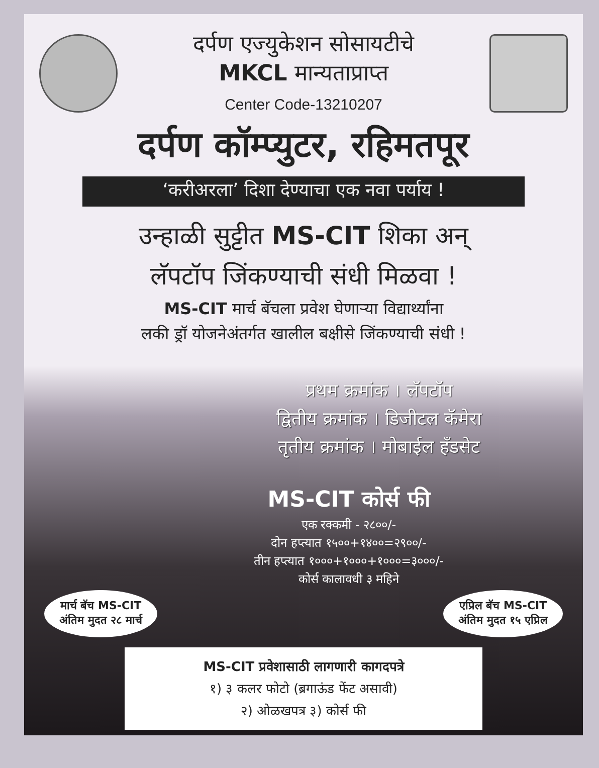दर्पण एज्युकेशन सोसायटीचे
MKCL मान्यताप्राप्त
Center Code-13210207
दर्पण कॉम्प्युटर, रहिमतपूर
‘करीअरला’ दिशा देण्याचा एक नवा पर्याय !
उन्हाळी सुट्टीत MS-CIT शिका अन्
लॅपटॉप जिंकण्याची संधी मिळवा !
MS-CIT मार्च बॅचला प्रवेश घेणाऱ्या विद्यार्थ्यांना
लकी ड्रॉ योजनेअंतर्गत खालील बक्षीसे जिंकण्याची संधी !
प्रथम क्रमांक । लॅपटॉप
द्वितीय क्रमांक । डिजीटल कॅमेरा
तृतीय क्रमांक । मोबाईल हॅंडसेट
MS-CIT कोर्स फी
एक रक्कमी - २८००/-
दोन हप्त्यात १५००+१४००=२९००/-
तीन हप्त्यात १०००+१०००+१०००=३०००/-
कोर्स कालावधी ३ महिने
मार्च बॅच MS-CIT
अंतिम मुदत २८ मार्च एप्रिल बॅच MS-CIT
अंतिम मुदत १५ एप्रिल
MS-CIT प्रवेशासाठी लागणारी कागदपत्रे
१) ३ कलर फोटो (ब्रगाऊंड फेंट असावी)
२) ओळखपत्र ३) कोर्स फी